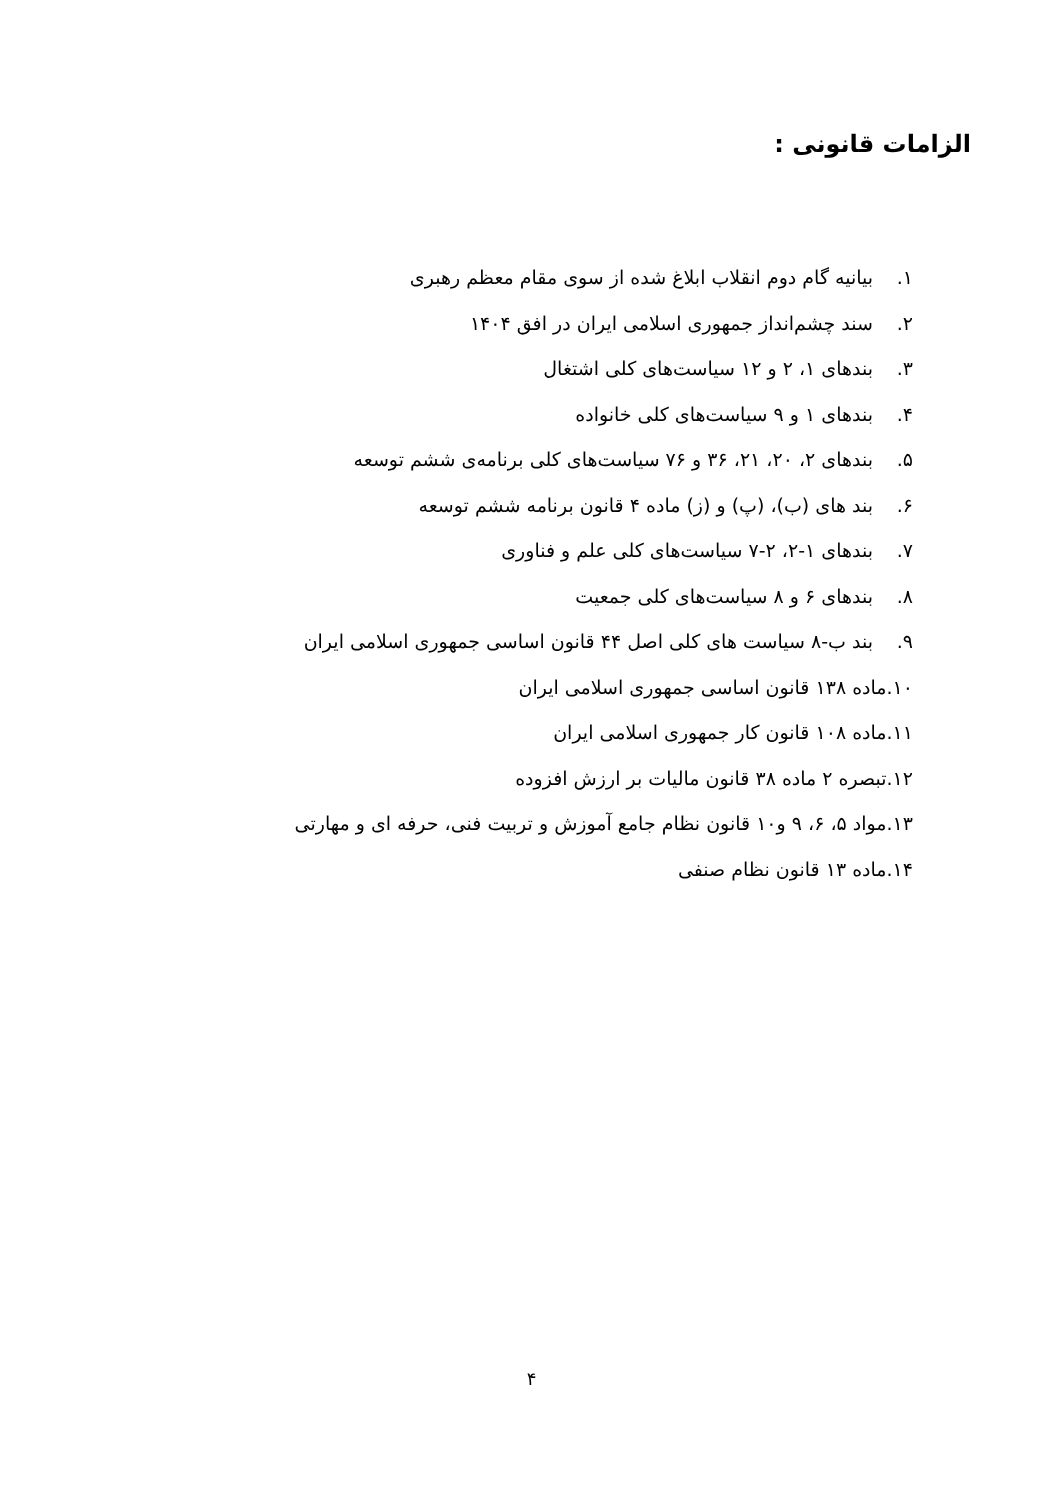الزامات قانونی :
۱. بیانیه گام دوم انقلاب ابلاغ شده از سوی مقام معظم رهبری
۲. سند چشم‌انداز جمهوری اسلامی ایران در افق ۱۴۰۴
۳. بندهای ۱، ۲ و ۱۲ سیاست‌های کلی اشتغال
۴. بندهای ۱ و ۹ سیاست‌های کلی خانواده
۵. بندهای ۲، ۲۰، ۲۱، ۳۶ و ۷۶ سیاست‌های کلی برنامه‌ی ششم توسعه
۶. بند های (ب)، (پ) و (ز) ماده ۴ قانون برنامه ششم توسعه
۷. بندهای ۱-۲، ۲-۷ سیاست‌های کلی علم و فناوری
۸. بندهای ۶ و ۸ سیاست‌های کلی جمعیت
۹. بند ب-۸ سیاست های کلی اصل ۴۴ قانون اساسی جمهوری اسلامی ایران
۱۰.ماده ۱۳۸ قانون اساسی جمهوری اسلامی ایران
۱۱.ماده ۱۰۸ قانون کار جمهوری اسلامی ایران
۱۲.تبصره ۲ ماده ۳۸ قانون مالیات بر ارزش افزوده
۱۳.مواد ۵، ۶، ۹ و۱۰ قانون نظام جامع آموزش و تربیت فنی، حرفه ای و مهارتی
۱۴.ماده ۱۳ قانون نظام صنفی
۴